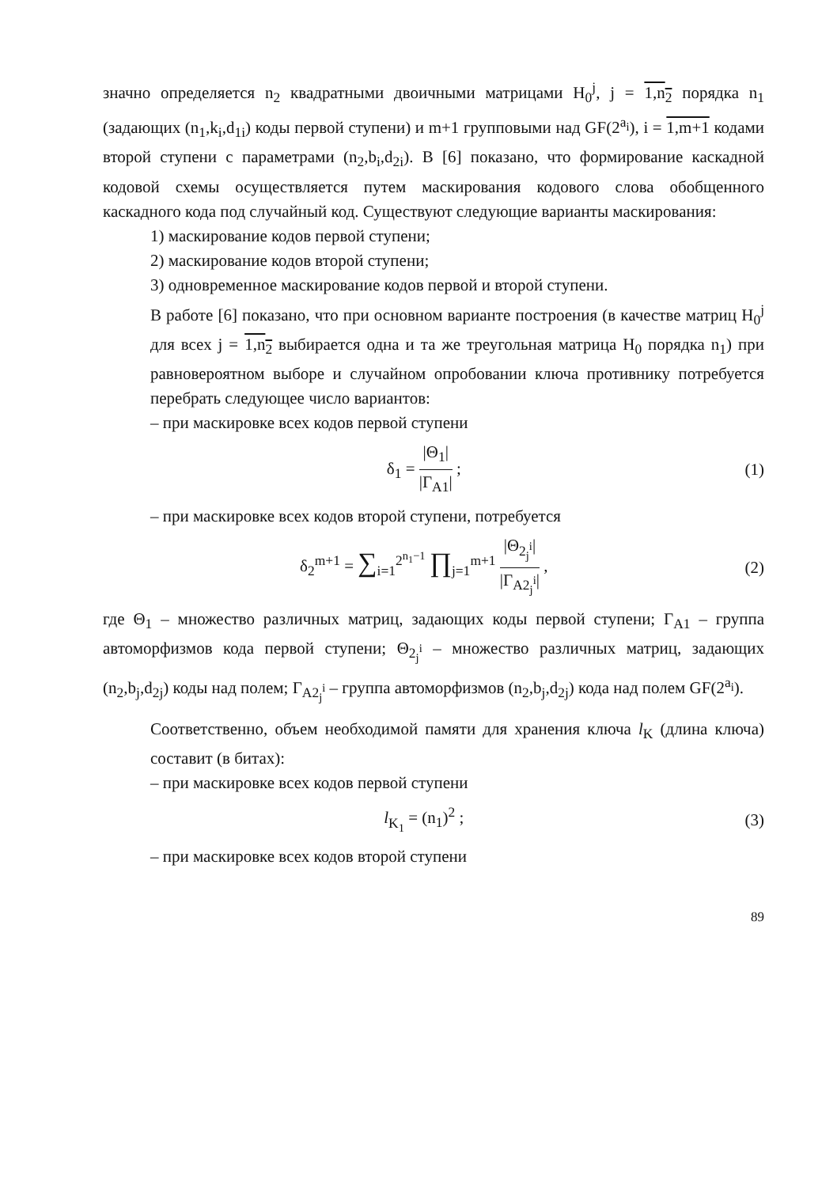значно определяется n<sub>2</sub> квадратными двоичными матрицами H<sub>0</sub><sup>j</sup>, j = 1,n<sub>2</sub> порядка n<sub>1</sub> (задающих (n<sub>1</sub>,k<sub>i</sub>,d<sub>1i</sub>) коды первой ступени) и m+1 групповыми над GF(2<sup>a<sub>i</sub></sup>), i = 1,m+1 кодами второй ступени с параметрами (n<sub>2</sub>,b<sub>i</sub>,d<sub>2i</sub>). В [6] показано, что формирование каскадной кодовой схемы осуществляется путем маскирования кодового слова обобщенного каскадного кода под случайный код. Существуют следующие варианты маскирования:
1) маскирование кодов первой ступени;
2) маскирование кодов второй ступени;
3) одновременное маскирование кодов первой и второй ступени.
В работе [6] показано, что при основном варианте построения (в качестве матриц H<sub>0</sub><sup>j</sup> для всех j = 1,n<sub>2</sub> выбирается одна и та же треугольная матрица H<sub>0</sub> порядка n<sub>1</sub>) при равновероятном выборе и случайном опробовании ключа противнику потребуется перебрать следующее число вариантов:
– при маскировке всех кодов первой ступени
δ<sub>1</sub> = |Θ<sub>1</sub>| |Γ<sub>A1</sub>| ; (1)
– при маскировке всех кодов второй ступени, потребуется
δ<sub>2</sub><sup>m+1</sup> = ∑<sub>i=1</sub><sup>2<sup>n<sub>1</sub>−1</sup></sup> ∏<sub>j=1</sub><sup>m+1</sup> |Θ<sub>2<sub>j</sub><sup>i</sup></sub>| |Γ<sub>A2<sub>j</sub><sup>i</sup></sub>| ,
(2)
где Θ<sub>1</sub> – множество различных матриц, задающих коды первой ступени; Γ<sub>A1</sub> – группа автоморфизмов кода первой ступени; Θ<sub>2<sub>j</sub><sup>i</sup></sub> – множество различных матриц, задающих (n<sub>2</sub>,b<sub>j</sub>,d<sub>2j</sub>) коды над полем; Γ<sub>A2<sub>j</sub><sup>i</sup></sub> – группа автоморфизмов (n<sub>2</sub>,b<sub>j</sub>,d<sub>2j</sub>) кода над полем GF(2<sup>a<sub>i</sub></sup>).
Соответственно, объем необходимой памяти для хранения ключа l<sub>K</sub> (длина ключа) составит (в битах):
– при маскировке всех кодов первой ступени
l<sub>K<sub>1</sub></sub> = (n<sub>1</sub>)<sup>2</sup> ; (3)
– при маскировке всех кодов второй ступени
89